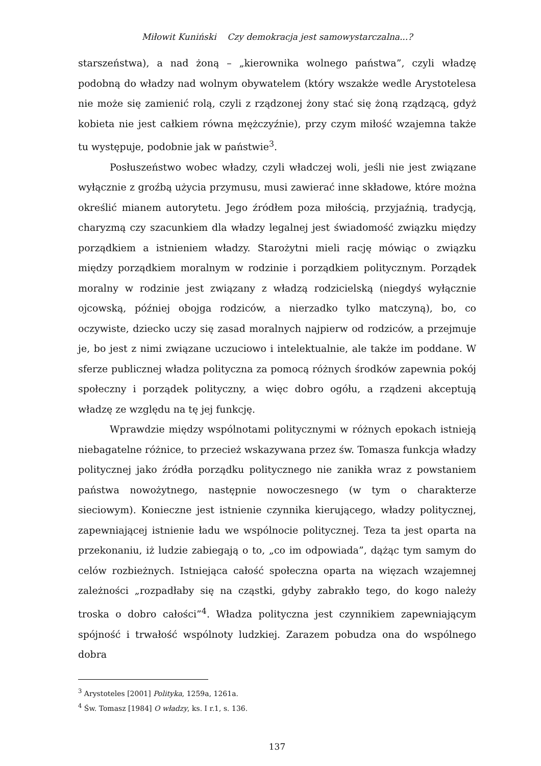Miłowit Kuniński Czy demokracja jest samowystarczalna...?
starszeństwa), a nad żoną – „kierownika wolnego państwa”, czyli władzę podobną do władzy nad wolnym obywatelem (który wszakże wedle Arystotelesa nie może się zamienić rolą, czyli z rządzonej żony stać się żoną rządzącą, gdyż kobieta nie jest całkiem równa mężczyźnie), przy czym miłość wzajemna także tu występuje, podobnie jak w państwie<sup>3</sup>.
Posłuszeństwo wobec władzy, czyli władczej woli, jeśli nie jest związane wyłącznie z groźbą użycia przymusu, musi zawierać inne składowe, które można określić mianem autorytetu. Jego źródłem poza miłością, przyjaźnią, tradycją, charyzmą czy szacunkiem dla władzy legalnej jest świadomość związku między porządkiem a istnieniem władzy. Starożytni mieli rację mówiąc o związku między porządkiem moralnym w rodzinie i porządkiem politycznym. Porządek moralny w rodzinie jest związany z władzą rodzicielską (niegdyś wyłącznie ojcowską, później obojga rodziców, a nierzadko tylko matczyną), bo, co oczywiste, dziecko uczy się zasad moralnych najpierw od rodziców, a przejmuje je, bo jest z nimi związane uczuciowo i intelektualnie, ale także im poddane. W sferze publicznej władza polityczna za pomocą różnych środków zapewnia pokój społeczny i porządek polityczny, a więc dobro ogółu, a rządzeni akceptują władzę ze względu na tę jej funkcję.
Wprawdzie między wspólnotami politycznymi w różnych epokach istnieją niebagatelne różnice, to przecież wskazywana przez św. Tomasza funkcja władzy politycznej jako źródła porządku politycznego nie zanikła wraz z powstaniem państwa nowożytnego, następnie nowoczesnego (w tym o charakterze sieciowym). Konieczne jest istnienie czynnika kierującego, władzy politycznej, zapewniającej istnienie ładu we wspólnocie politycznej. Teza ta jest oparta na przekonaniu, iż ludzie zabiegają o to, „co im odpowiada”, dążąc tym samym do celów rozbieżnych. Istniejąca całość społeczna oparta na więzach wzajemnej zależności „rozpadłaby się na cząstki, gdyby zabrakło tego, do kogo należy troska o dobro całości”<sup>4</sup>. Władza polityczna jest czynnikiem zapewniającym spójność i trwałość wspólnoty ludzkiej. Zarazem pobudza ona do wspólnego dobra
<sup>3</sup> Arystoteles [2001] Polityka, 1259a, 1261a.
<sup>4</sup> Św. Tomasz [1984] O władzy, ks. I r.1, s. 136.
137